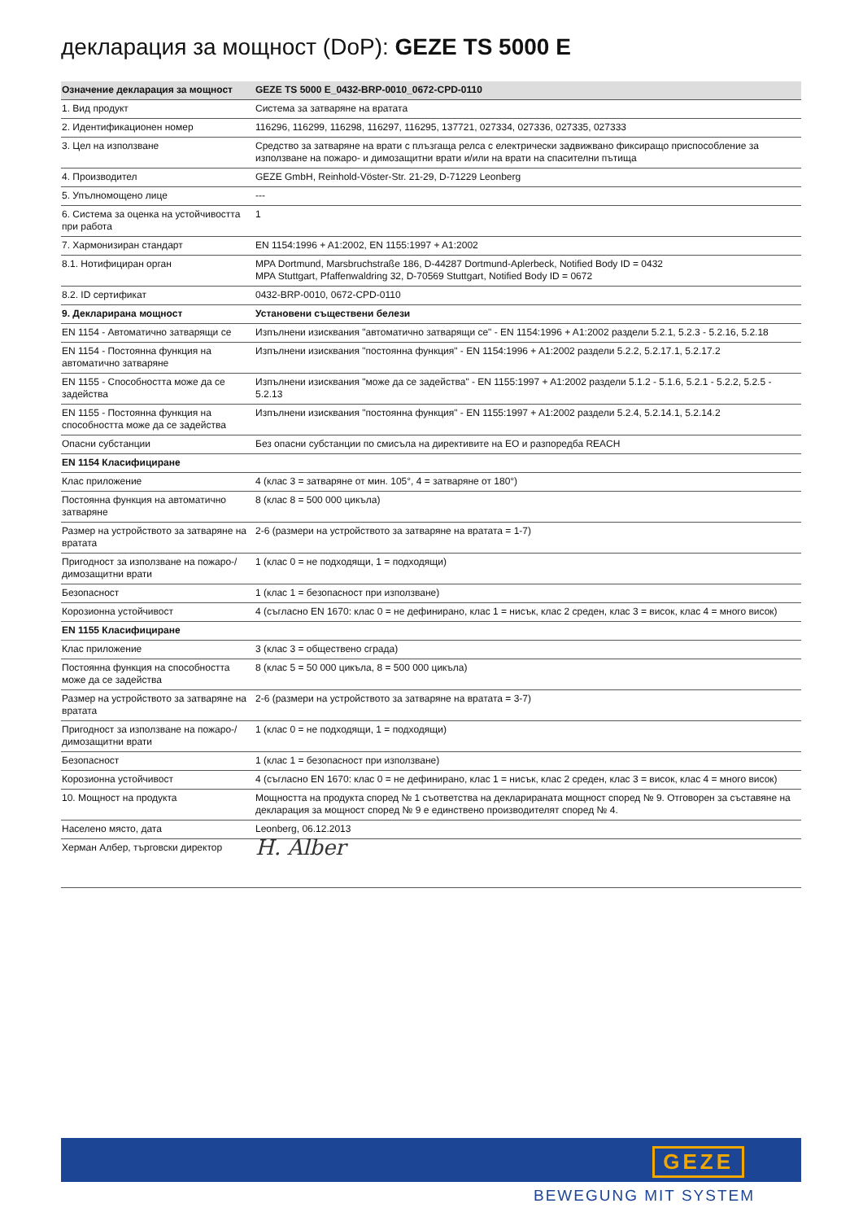декларация за мощност (DoP): GEZE TS 5000 E
| Означение декларация за мощност | GEZE TS 5000 E_0432-BRP-0010_0672-CPD-0110 |
| --- | --- |
| 1. Вид продукт | Система за затваряне на вратата |
| 2. Идентификационен номер | 116296, 116299, 116298, 116297, 116295, 137721, 027334, 027336, 027335, 027333 |
| 3. Цел на използване | Средство за затваряне на врати с плъзгаща релса с електрически задвижвано фиксиращо приспособление за използване на пожаро- и димозащитни врати и/или на врати на спасителни пътища |
| 4. Производител | GEZE GmbH, Reinhold-Vöster-Str. 21-29, D-71229 Leonberg |
| 5. Упълномощено лице | --- |
| 6. Система за оценка на устойчивостта при работа | 1 |
| 7. Хармонизиран стандарт | EN 1154:1996 + A1:2002, EN 1155:1997 + A1:2002 |
| 8.1. Нотифициран орган | MPA Dortmund, Marsbruchstraße 186, D-44287 Dortmund-Aplerbeck, Notified Body ID = 0432 MPA Stuttgart, Pfaffenwaldring 32, D-70569 Stuttgart, Notified Body ID = 0672 |
| 8.2. ID сертификат | 0432-BRP-0010, 0672-CPD-0110 |
| 9. Декларирана мощност | Установени съществени белези |
| EN 1154 - Автоматично затварящи се | Изпълнени изисквания "автоматично затварящи се" - EN 1154:1996 + A1:2002 раздели 5.2.1, 5.2.3 - 5.2.16, 5.2.18 |
| EN 1154 - Постоянна функция на автоматично затваряне | Изпълнени изисквания "постоянна функция" - EN 1154:1996 + A1:2002 раздели 5.2.2, 5.2.17.1, 5.2.17.2 |
| EN 1155 - Способността може да се задейства | Изпълнени изисквания "може да се задейства" - EN 1155:1997 + A1:2002 раздели 5.1.2 - 5.1.6, 5.2.1 - 5.2.2, 5.2.5 - 5.2.13 |
| EN 1155 - Постоянна функция на способността може да се задейства | Изпълнени изисквания "постоянна функция" - EN 1155:1997 + A1:2002 раздели 5.2.4, 5.2.14.1, 5.2.14.2 |
| Опасни субстанции | Без опасни субстанции по смисъла на директивите на ЕО и разпоредба REACH |
| EN 1154 Класифициране | |
| Клас приложение | 4 (клас 3 = затваряне от мин. 105°, 4 = затваряне от 180°) |
| Постоянна функция на автоматично затваряне | 8 (клас 8 = 500 000 цикъла) |
| Размер на устройството за затваряне на вратата | 2-6 (размери на устройството за затваряне на вратата = 1-7) |
| Пригодност за използване на пожаро-/ димозащитни врати | 1 (клас 0 = не подходящи, 1 = подходящи) |
| Безопасност | 1 (клас 1 = безопасност при използване) |
| Корозионна устойчивост | 4 (съгласно EN 1670: клас 0 = не дефинирано, клас 1 = нисък, клас 2 среден, клас 3 = висок, клас 4 = много висок) |
| EN 1155 Класифициране | |
| Клас приложение | 3 (клас 3 = обществено сграда) |
| Постоянна функция на способността може да се задейства | 8 (клас 5 = 50 000 цикъла, 8 = 500 000 цикъла) |
| Размер на устройството за затваряне на вратата | 2-6 (размери на устройството за затваряне на вратата = 3-7) |
| Пригодност за използване на пожаро-/ димозащитни врати | 1 (клас 0 = не подходящи, 1 = подходящи) |
| Безопасност | 1 (клас 1 = безопасност при използване) |
| Корозионна устойчивост | 4 (съгласно EN 1670: клас 0 = не дефинирано, клас 1 = нисък, клас 2 среден, клас 3 = висок, клас 4 = много висок) |
| 10. Мощност на продукта | Мощността на продукта според № 1 съответства на декларираната мощност според № 9. Отговорен за съставяне на декларация за мощност според № 9 е единствено производителят според № 4. |
| Населено място, дата | Leonberg, 06.12.2013 |
| Херман Албер, търговски директор | H. Alber |
GEZE
BEWEGUNG MIT SYSTEM